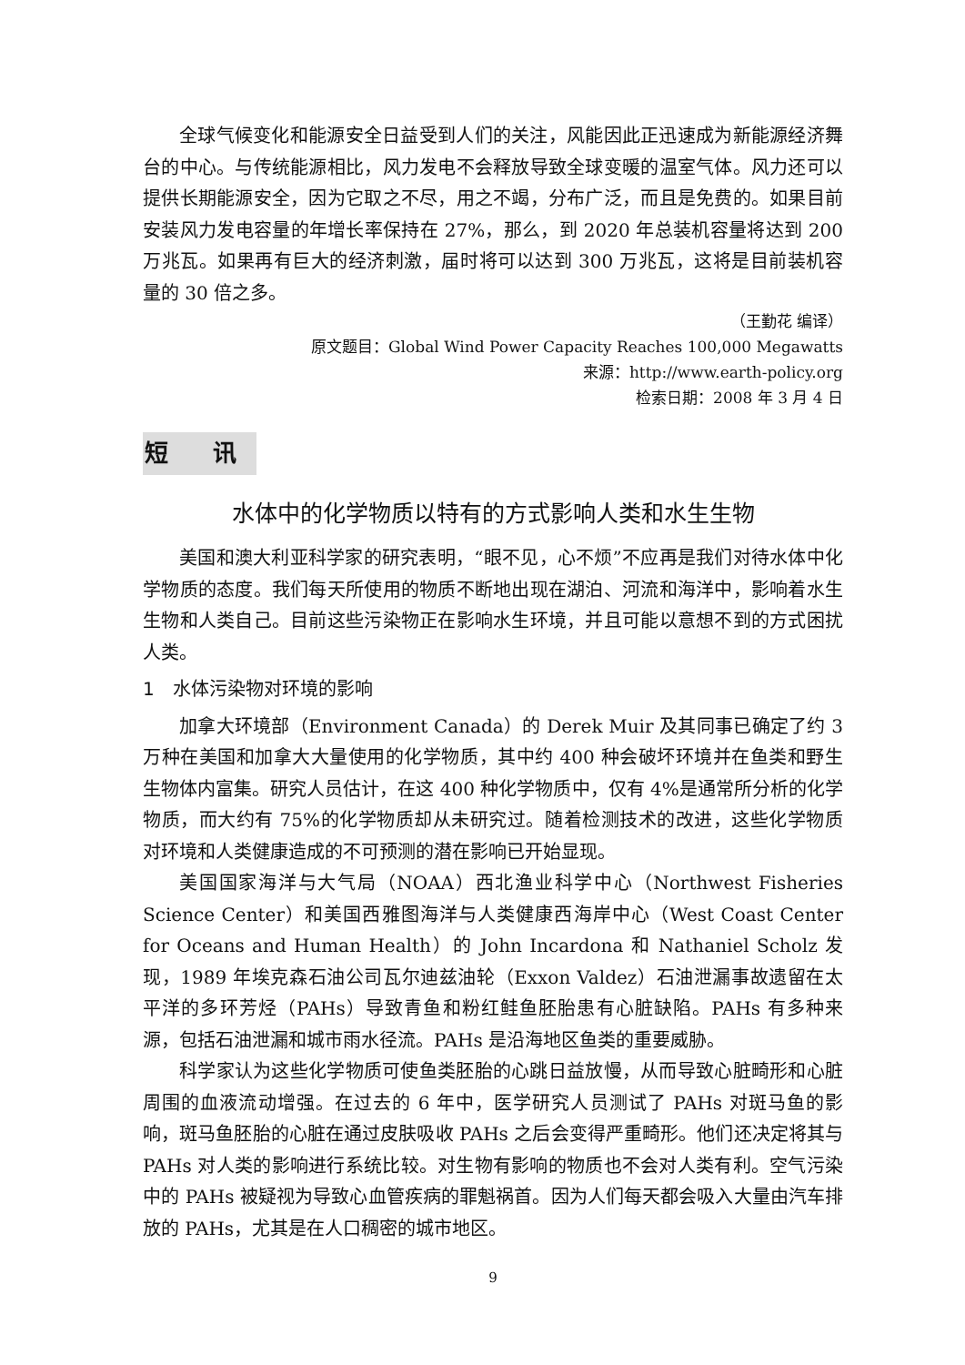全球气候变化和能源安全日益受到人们的关注，风能因此正迅速成为新能源经济舞台的中心。与传统能源相比，风力发电不会释放导致全球变暖的温室气体。风力还可以提供长期能源安全，因为它取之不尽，用之不竭，分布广泛，而且是免费的。如果目前安装风力发电容量的年增长率保持在 27%，那么，到 2020 年总装机容量将达到 200 万兆瓦。如果再有巨大的经济刺激，届时将可以达到 300 万兆瓦，这将是目前装机容量的 30 倍之多。
（王勤花 编译）
原文题目：Global Wind Power Capacity Reaches 100,000 Megawatts
来源：http://www.earth-policy.org
检索日期：2008 年 3 月 4 日
短 讯
水体中的化学物质以特有的方式影响人类和水生生物
美国和澳大利亚科学家的研究表明，“眼不见，心不烦”不应再是我们对待水体中化学物质的态度。我们每天所使用的物质不断地出现在湖泊、河流和海洋中，影响着水生生物和人类自己。目前这些污染物正在影响水生环境，并且可能以意想不到的方式困扰人类。
1　水体污染物对环境的影响
加拿大环境部（Environment Canada）的 Derek Muir 及其同事已确定了约 3 万种在美国和加拿大大量使用的化学物质，其中约 400 种会破坏环境并在鱼类和野生生物体内富集。研究人员估计，在这 400 种化学物质中，仅有 4%是通常所分析的化学物质，而大约有 75%的化学物质却从未研究过。随着检测技术的改进，这些化学物质对环境和人类健康造成的不可预测的潜在影响已开始显现。
美国国家海洋与大气局（NOAA）西北渔业科学中心（Northwest Fisheries Science Center）和美国西雅图海洋与人类健康西海岸中心（West Coast Center for Oceans and Human Health）的 John Incardona 和 Nathaniel Scholz 发现，1989 年埃克森石油公司瓦尔迪兹油轮（Exxon Valdez）石油泄漏事故遗留在太平洋的多环芳烃（PAHs）导致青鱼和粉红鲑鱼胚胎患有心脏缺陷。PAHs 有多种来源，包括石油泄漏和城市雨水径流。PAHs 是沿海地区鱼类的重要威胁。
科学家认为这些化学物质可使鱼类胚胎的心跳日益放慢，从而导致心脏畸形和心脏周围的血液流动增强。在过去的 6 年中，医学研究人员测试了 PAHs 对斑马鱼的影响，斑马鱼胚胎的心脏在通过皮肤吸收 PAHs 之后会变得严重畸形。他们还决定将其与 PAHs 对人类的影响进行系统比较。对生物有影响的物质也不会对人类有利。空气污染中的 PAHs 被疑视为导致心血管疾病的罪魁祸首。因为人们每天都会吸入大量由汽车排放的 PAHs，尤其是在人口稠密的城市地区。
9